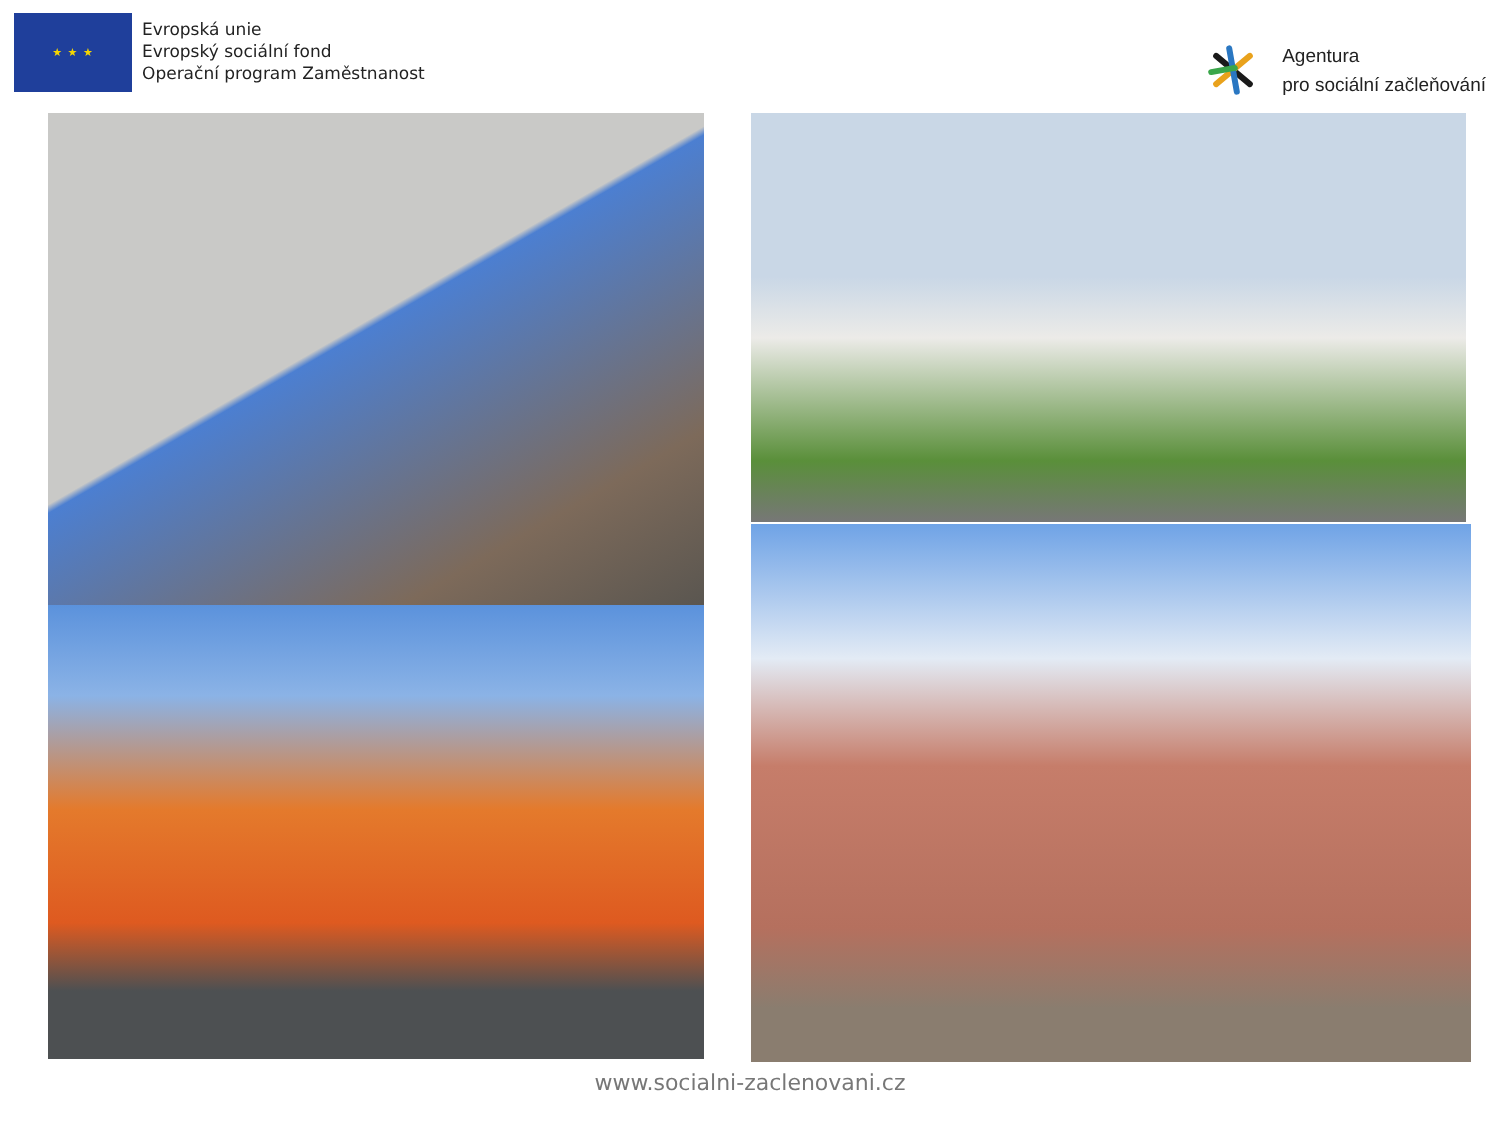★ ★ ★
Evropská unie
Evropský sociální fond
Operační program Zaměstnanost
Agentura
pro sociální začleňování
www.socialni-zaclenovani.cz